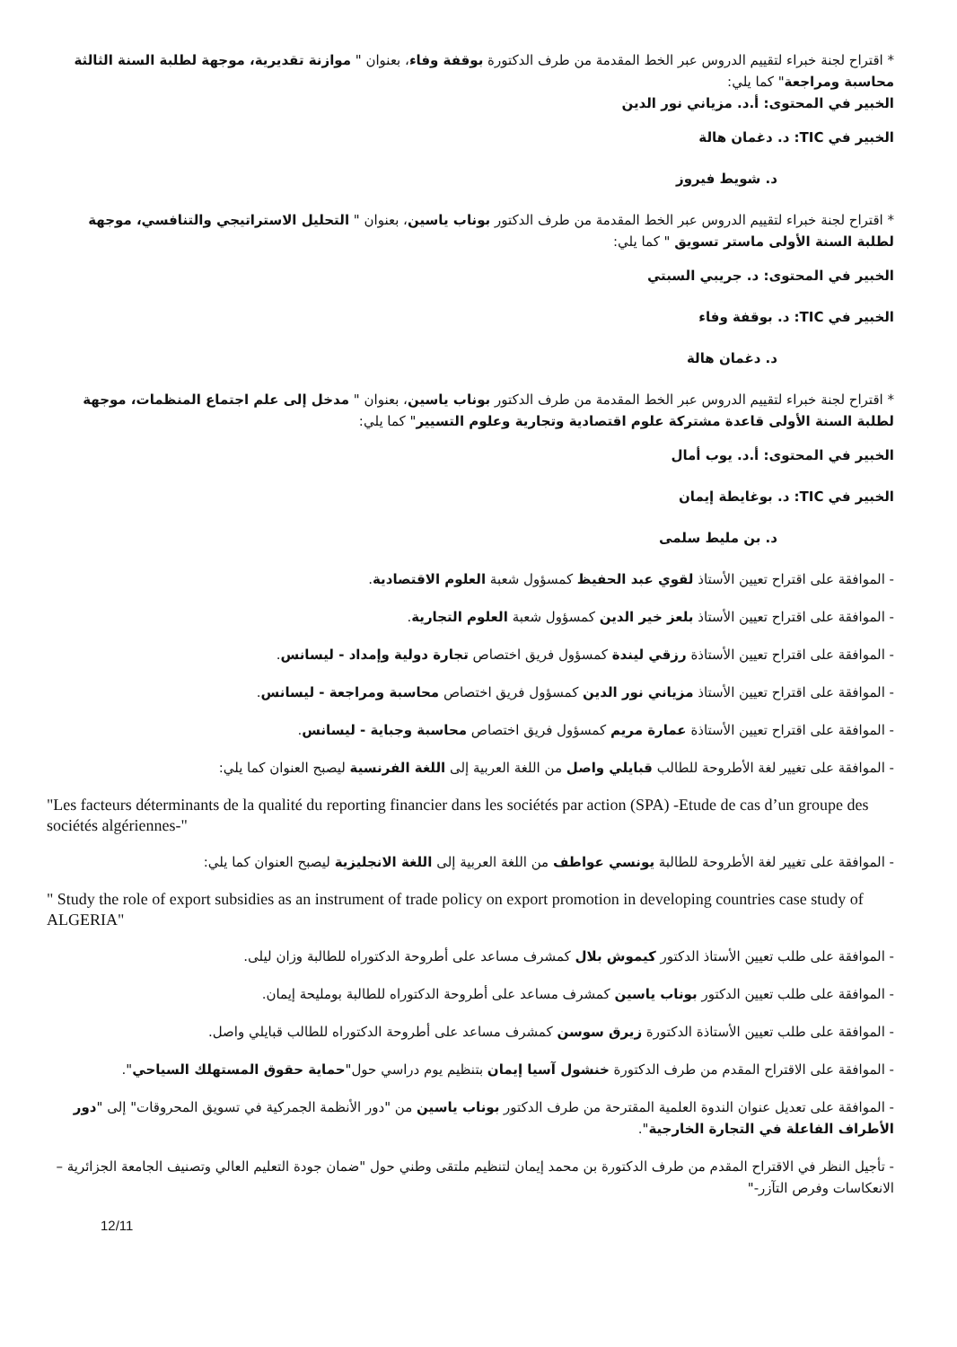* اقتراح لجنة خبراء لتقييم الدروس عبر الخط المقدمة من طرف الدكتورة بوقفة وفاء، بعنوان " موازنة تقديرية، موجهة لطلبة السنة الثالثة محاسبة ومراجعة" كما يلي:
الخبير في المحتوى: أ.د. مزياني نور الدين
الخبير في TIC: د. دغمان هالة
د. شويط فيروز
* اقتراح لجنة خبراء لتقييم الدروس عبر الخط المقدمة من طرف الدكتور بوناب ياسين، بعنوان " التحليل الاستراتيجي والتنافسي، موجهة لطلبة السنة الأولى ماستر تسويق " كما يلي:
الخبير في المحتوى: د. جريبي السبتي
الخبير في TIC: د. بوقفة وفاء
د. دغمان هالة
* اقتراح لجنة خبراء لتقييم الدروس عبر الخط المقدمة من طرف الدكتور بوناب ياسين، بعنوان " مدخل إلى علم اجتماع المنظمات، موجهة لطلبة السنة الأولى قاعدة مشتركة علوم اقتصادية وتجارية وعلوم التسيير" كما يلي:
الخبير في المحتوى: أ.د. يوب أمال
الخبير في TIC: د. بوغايطة إيمان
د. بن مليط سلمى
- الموافقة على اقتراح تعيين الأستاذ لقوي عبد الحفيظ كمسؤول شعبة العلوم الاقتصادية.
- الموافقة على اقتراح تعيين الأستاذ بلعز خير الدين كمسؤول شعبة العلوم التجارية.
- الموافقة على اقتراح تعيين الأستاذة رزقي ليندة كمسؤول فريق اختصاص تجارة دولية وإمداد - ليسانس.
- الموافقة على اقتراح تعيين الأستاذ مزياني نور الدين كمسؤول فريق اختصاص محاسبة ومراجعة - ليسانس.
- الموافقة على اقتراح تعيين الأستاذة عمارة مريم كمسؤول فريق اختصاص محاسبة وجباية - ليسانس.
- الموافقة على تغيير لغة الأطروحة للطالب قبايلي واصل من اللغة العربية إلى اللغة الفرنسية ليصبح العنوان كما يلي:
"Les facteurs déterminants de la qualité du reporting financier dans les sociétés par action (SPA) -Etude de cas d’un groupe des sociétés algériennes-"
- الموافقة على تغيير لغة الأطروحة للطالبة يونسي عواطف من اللغة العربية إلى اللغة الانجليزية ليصبح العنوان كما يلي:
" Study the role of export subsidies as an instrument of trade policy on export promotion in developing countries case study of ALGERIA"
- الموافقة على طلب تعيين الأستاذ الدكتور كيموش بلال كمشرف مساعد على أطروحة الدكتوراه للطالبة وزان ليلى.
- الموافقة على طلب تعيين الدكتور بوناب ياسين كمشرف مساعد على أطروحة الدكتوراه للطالبة بومليحة إيمان.
- الموافقة على طلب تعيين الأستاذة الدكتورة زيرق سوسن كمشرف مساعد على أطروحة الدكتوراه للطالب قبايلي واصل.
- الموافقة على الاقتراح المقدم من طرف الدكتورة خنشول آسيا إيمان بتنظيم يوم دراسي حول"حماية حقوق المستهلك السياحي".
- الموافقة على تعديل عنوان الندوة العلمية المقترحة من طرف الدكتور بوناب ياسين من "دور الأنظمة الجمركية في تسويق المحروقات" إلى "دور الأطراف الفاعلة في التجارة الخارجية".
- تأجيل النظر في الاقتراح المقدم من طرف الدكتورة بن محمد إيمان لتنظيم ملتقى وطني حول "ضمان جودة التعليم العالي وتصنيف الجامعة الجزائرية –الانعكاسات وفرص التآزر-"
12/11